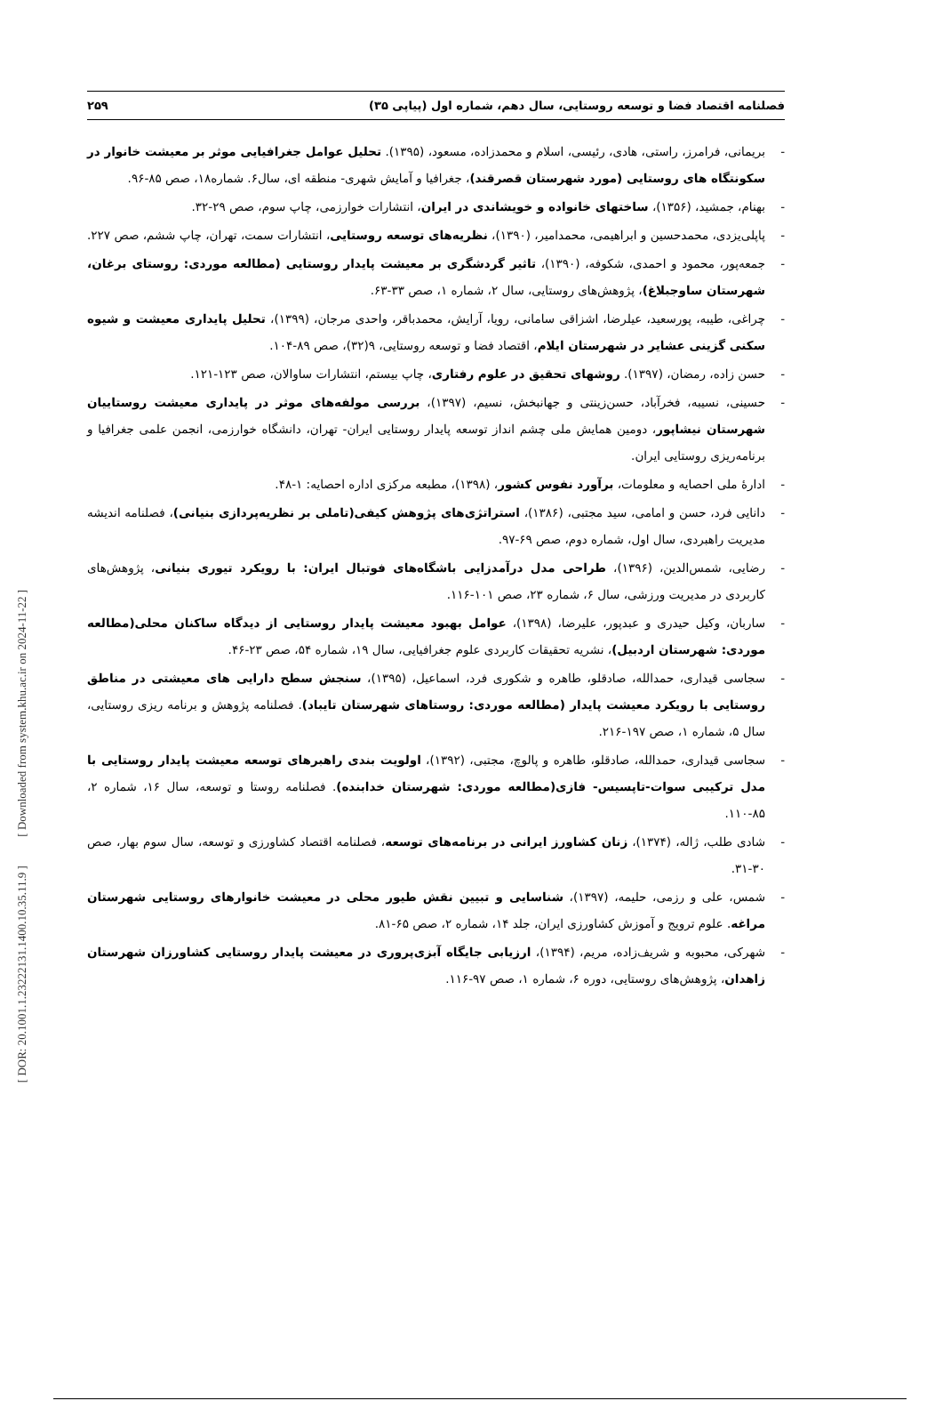فصلنامه اقتصاد فضا و توسعه روستایی، سال دهم، شماره اول (پیاپی ۳۵) ۲۵۹
- بریمانی، فرامرز، راستی، هادی، رئیسی، اسلام و محمدزاده، مسعود، (۱۳۹۵). تحلیل عوامل جغرافیایی موثر بر معیشت خانوار در سکونتگاه های روستایی (مورد شهرستان قصرقند)، جغرافیا و آمایش شهری- منطقه ای، سال۶. شماره۱۸، صص ۸۵-۹۶.
- بهنام، جمشید، (۱۳۵۶)، ساختهای خانواده و خویشاندی در ایران، انتشارات خوارزمی، چاپ سوم، صص ۲۹-۳۲.
- پاپلی‌یزدی، محمدحسین و ابراهیمی، محمدامیر، (۱۳۹۰)، نظریه‌های توسعه روستایی، انتشارات سمت، تهران، چاپ ششم، صص ۲۲۷.
- جمعه‌پور، محمود و احمدی، شکوفه، (۱۳۹۰)، تاثیر گردشگری بر معیشت پایدار روستایی (مطالعه موردی: روستای برغان، شهرستان ساوجبلاغ)، پژوهش‌های روستایی، سال ۲، شماره ۱، صص ۳۳-۶۳.
- چراغی، طیبه، پورسعید، عیلرضا، اشزاقی سامانی، رویا، آرایش، محمدباقر، واحدی مرجان، (۱۳۹۹)، تحلیل پایداری معیشت و شیوه سکنی گزینی عشایر در شهرستان ایلام، اقتصاد فضا و توسعه روستایی، ۹(۳۲)، صص ۸۹-۱۰۴.
- حسن زاده، رمضان، (۱۳۹۷). روشهای تحقیق در علوم رفتاری، چاپ بیستم، انتشارات ساوالان، صص ۱۲۳-۱۲۱.
- حسینی، نسیبه، فخرآباد، حسن‌زینتی و جهانبخش، نسیم، (۱۳۹۷)، بررسی مولفه‌های موثر در پایداری معیشت روستاییان شهرستان نیشاپور، دومین همایش ملی چشم انداز توسعه پایدار روستایی ایران- تهران، دانشگاه خوارزمی، انجمن علمی جغرافیا و برنامه‌ریزی روستایی ایران.
- ادارهٔ ملی احصایه و معلومات، برآورد نفوس کشور، (۱۳۹۸)، مطبعه مرکزی اداره احصایه: ۱-۴۸.
- دانایی فرد، حسن و امامی، سید مجتبی، (۱۳۸۶)، استراتژی‌های پژوهش کیفی(تاملی بر نظریه‌پردازی بنیانی)، فصلنامه اندیشه مدیریت راهبردی، سال اول، شماره دوم، صص ۶۹-۹۷.
- رضایی، شمس‌الدین، (۱۳۹۶)، طراحی مدل درآمدزایی باشگاه‌های فوتبال ایران: با رویکرد تیوری بنیانی، پژوهش‌های کاربردی در مدیریت ورزشی، سال ۶، شماره ۲۳، صص ۱۰۱-۱۱۶.
- ساربان، وکیل حیدری و عبدپور، علیرضا، (۱۳۹۸)، عوامل بهبود معیشت پایدار روستایی از دیدگاه ساکنان محلی(مطالعه موردی: شهرستان اردبیل)، نشریه تحقیقات کاربردی علوم جغرافیایی، سال ۱۹، شماره ۵۴، صص ۲۳-۴۶.
- سجاسی قیداری، حمدالله، صادقلو، طاهره و شکوری فرد، اسماعیل، (۱۳۹۵)، سنجش سطح دارایی های معیشتی در مناطق روستایی با رویکرد معیشت پایدار (مطالعه موردی: روستاهای شهرستان تایباد). فصلنامه پژوهش و برنامه ریزی روستایی، سال ۵، شماره ۱، صص ۱۹۷-۲۱۶.
- سجاسی قیداری، حمدالله، صادقلو، طاهره و پالوچ، مجتبی، (۱۳۹۲)، اولویت بندی راهبرهای توسعه معیشت پایدار روستایی با مدل ترکیبی سوات-تاپسیس- فازی(مطالعه موردی: شهرستان خدابنده). فصلنامه روستا و توسعه، سال ۱۶، شماره ۲، ۸۵-۱۱۰.
- شادی طلب، ژاله، (۱۳۷۴)، زنان کشاورز ایرانی در برنامه‌های توسعه، فصلنامه اقتصاد کشاورزی و توسعه، سال سوم بهار، صص ۳۰-۳۱.
- شمس، علی و رزمی، حلیمه، (۱۳۹۷)، شناسایی و تبیین نقش طیور محلی در معیشت خانوارهای روستایی شهرستان مراغه. علوم ترویج و آموزش کشاورزی ایران، جلد ۱۴، شماره ۲، صص ۶۵-۸۱.
- شهرکی، محبوبه و شریف‌زاده، مریم، (۱۳۹۴)، ارزیابی جایگاه آبزی‌پروری در معیشت پایدار روستایی کشاورزان شهرستان زاهدان، پژوهش‌های روستایی، دوره ۶، شماره ۱، صص ۹۷-۱۱۶.
[ DOR: 20.1001.1.23222131.1400.10.35.11.9 ] [ Downloaded from system.khu.ac.ir on 2024-11-22 ]